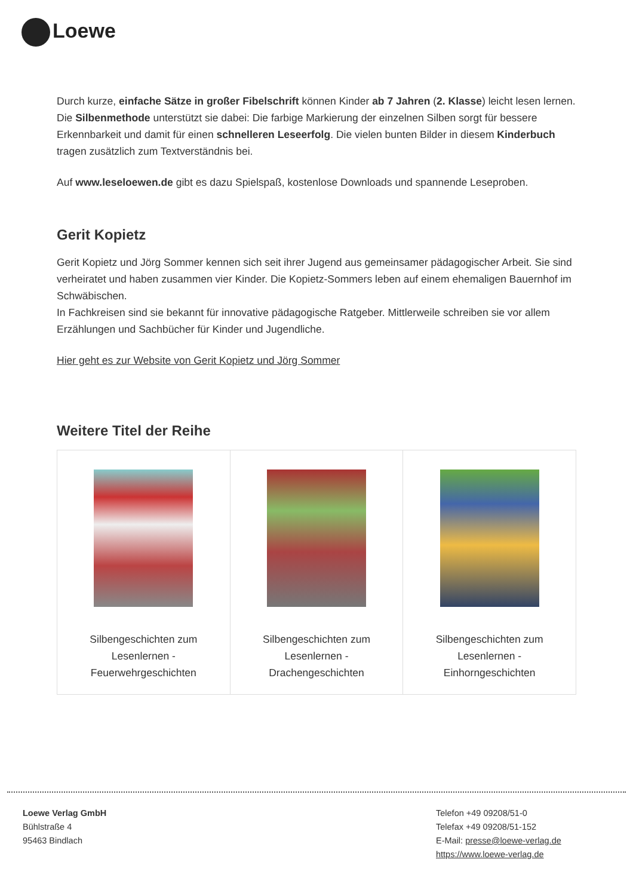Loewe
Durch kurze, einfache Sätze in großer Fibelschrift können Kinder ab 7 Jahren (2. Klasse) leicht lesen lernen. Die Silbenmethode unterstützt sie dabei: Die farbige Markierung der einzelnen Silben sorgt für bessere Erkennbarkeit und damit für einen schnelleren Leseerfolg. Die vielen bunten Bilder in diesem Kinderbuch tragen zusätzlich zum Textverständnis bei.
Auf www.leseloewen.de gibt es dazu Spielspaß, kostenlose Downloads und spannende Leseproben.
Gerit Kopietz
Gerit Kopietz und Jörg Sommer kennen sich seit ihrer Jugend aus gemeinsamer pädagogischer Arbeit. Sie sind verheiratet und haben zusammen vier Kinder. Die Kopietz-Sommers leben auf einem ehemaligen Bauernhof im Schwäbischen.
In Fachkreisen sind sie bekannt für innovative pädagogische Ratgeber. Mittlerweile schreiben sie vor allem Erzählungen und Sachbücher für Kinder und Jugendliche.
Hier geht es zur Website von Gerit Kopietz und Jörg Sommer
Weitere Titel der Reihe
| Silbengeschichten zum Lesenlernen - Feuerwehrgeschichten | Silbengeschichten zum Lesenlernen - Drachengeschichten | Silbengeschichten zum Lesenlernen - Einhorngeschichten |
Loewe Verlag GmbH
Bühlstraße 4
95463 Bindlach
Telefon +49 09208/51-0
Telefax +49 09208/51-152
E-Mail: presse@loewe-verlag.de
https://www.loewe-verlag.de